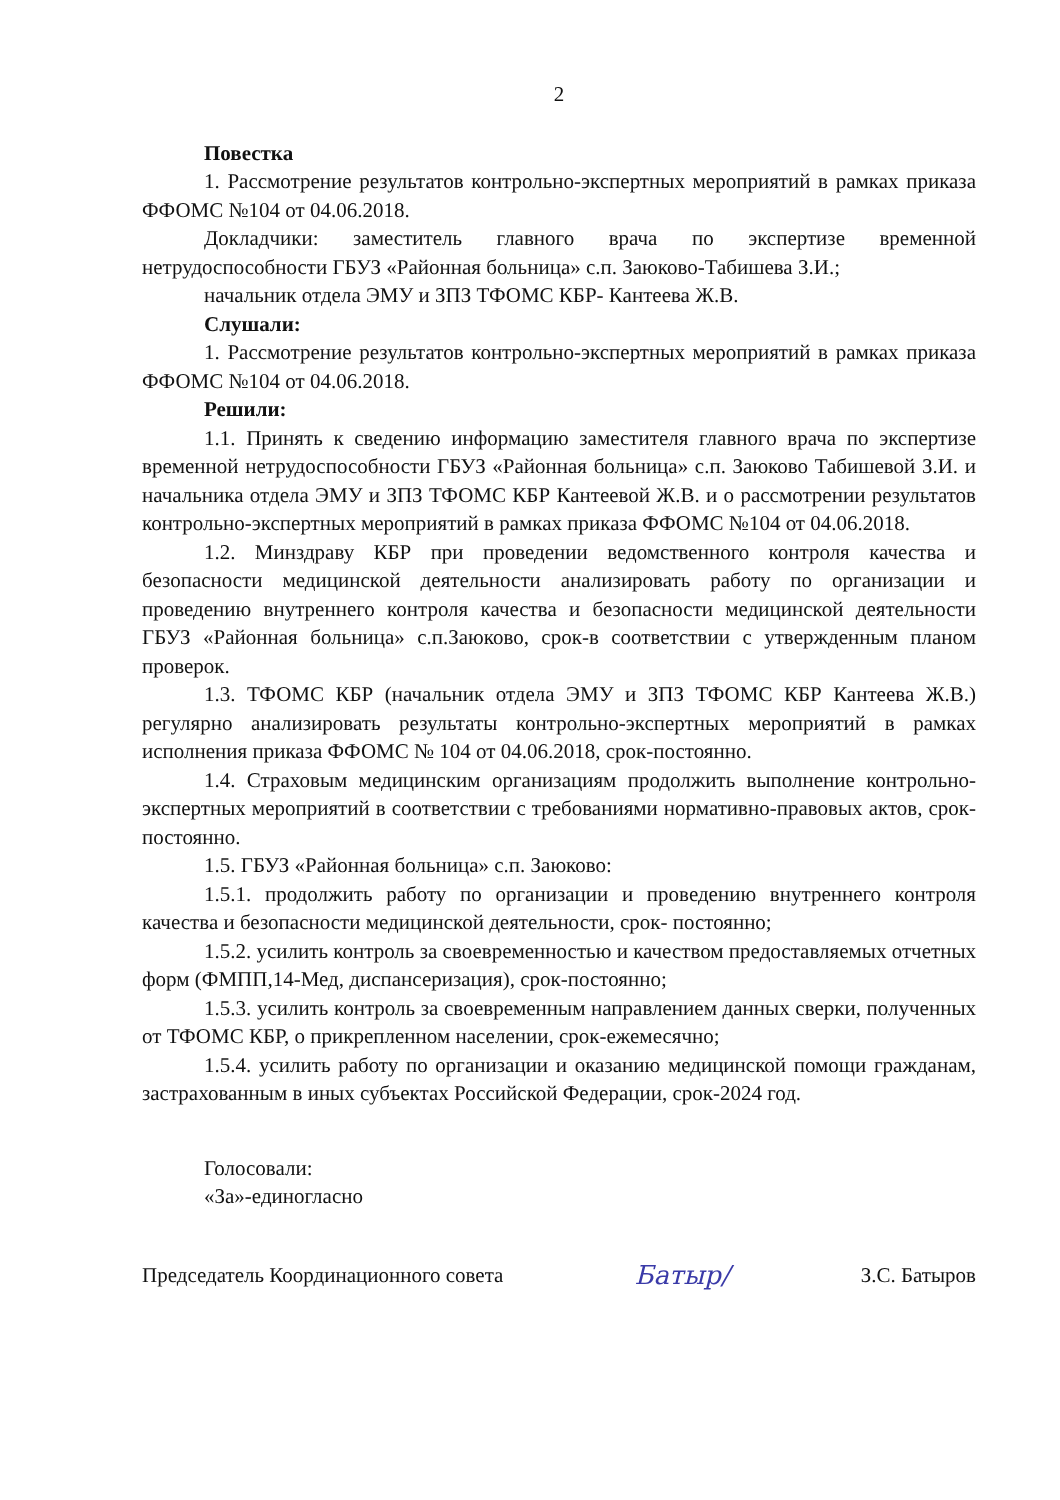2
Повестка
1. Рассмотрение результатов контрольно-экспертных мероприятий в рамках приказа ФФОМС №104 от 04.06.2018.
Докладчики: заместитель главного врача по экспертизе временной нетрудоспособности ГБУЗ «Районная больница» с.п. Заюково-Табишева З.И.;
начальник отдела ЭМУ и ЗПЗ ТФОМС КБР- Кантеева Ж.В.
Слушали:
1. Рассмотрение результатов контрольно-экспертных мероприятий в рамках приказа ФФОМС №104 от 04.06.2018.
Решили:
1.1. Принять к сведению информацию заместителя главного врача по экспертизе временной нетрудоспособности ГБУЗ «Районная больница» с.п. Заюково Табишевой З.И. и начальника отдела ЭМУ и ЗПЗ ТФОМС КБР Кантеевой Ж.В. и о рассмотрении результатов контрольно-экспертных мероприятий в рамках приказа ФФОМС №104 от 04.06.2018.
1.2. Минздраву КБР при проведении ведомственного контроля качества и безопасности медицинской деятельности анализировать работу по организации и проведению внутреннего контроля качества и безопасности медицинской деятельности ГБУЗ «Районная больница» с.п.Заюково, срок-в соответствии с утвержденным планом проверок.
1.3. ТФОМС КБР (начальник отдела ЭМУ и ЗПЗ ТФОМС КБР Кантеева Ж.В.) регулярно анализировать результаты контрольно-экспертных мероприятий в рамках исполнения приказа ФФОМС № 104 от 04.06.2018, срок-постоянно.
1.4. Страховым медицинским организациям продолжить выполнение контрольно-экспертных мероприятий в соответствии с требованиями нормативно-правовых актов, срок-постоянно.
1.5. ГБУЗ «Районная больница» с.п. Заюково:
1.5.1. продолжить работу по организации и проведению внутреннего контроля качества и безопасности медицинской деятельности, срок- постоянно;
1.5.2. усилить контроль за своевременностью и качеством предоставляемых отчетных форм (ФМПП,14-Мед, диспансеризация), срок-постоянно;
1.5.3. усилить контроль за своевременным направлением данных сверки, полученных от ТФОМС КБР, о прикрепленном населении, срок-ежемесячно;
1.5.4. усилить работу по организации и оказанию медицинской помощи гражданам, застрахованным в иных субъектах Российской Федерации, срок-2024 год.
Голосовали:
«За»-единогласно
Председатель Координационного совета Батыр/ З.С. Батыров